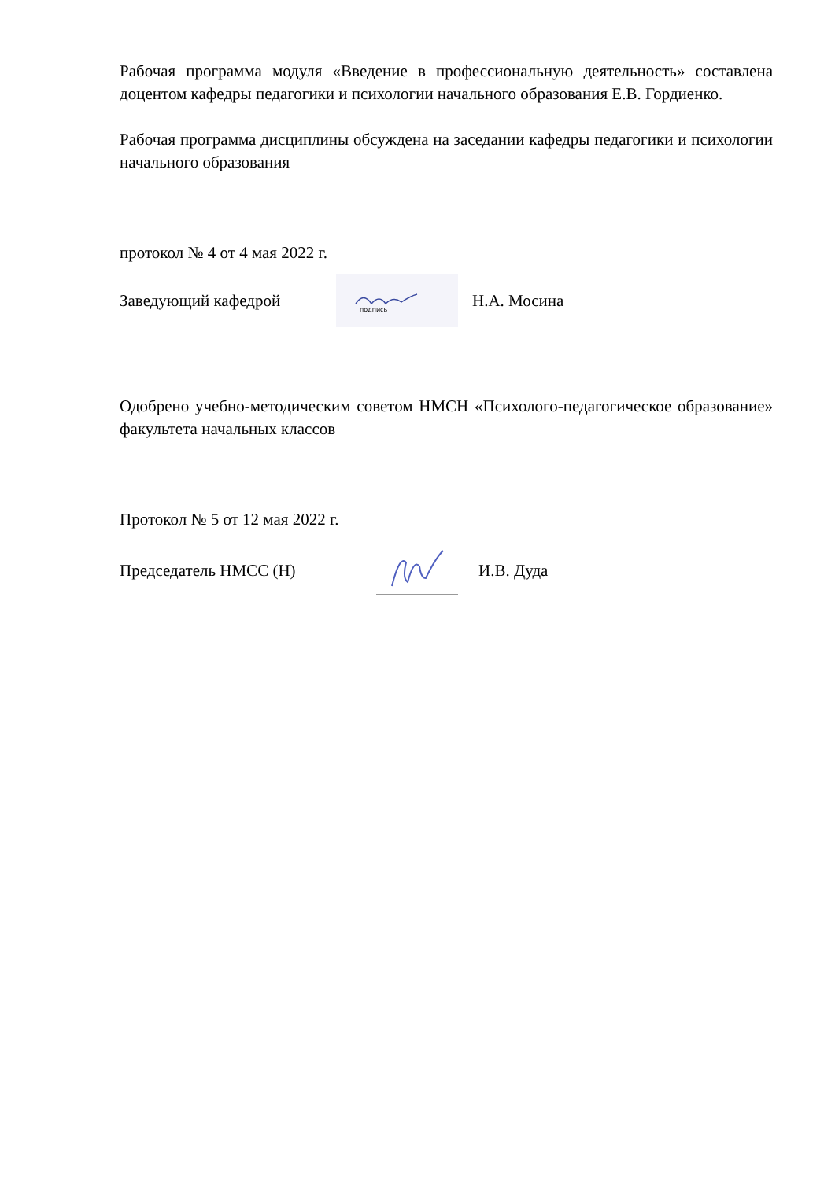Рабочая программа модуля «Введение в профессиональную деятельность» составлена доцентом кафедры педагогики и психологии начального образования Е.В. Гордиенко.
Рабочая программа дисциплины обсуждена на заседании кафедры педагогики и психологии начального образования
протокол № 4 от 4 мая 2022 г.
Заведующий кафедрой
подпись
Н.А. Мосина
Одобрено учебно-методическим советом НМСН «Психолого-педагогическое образование» факультета начальных классов
Протокол № 5 от 12 мая 2022 г.
Председатель НМСС (Н) И.В. Дуда